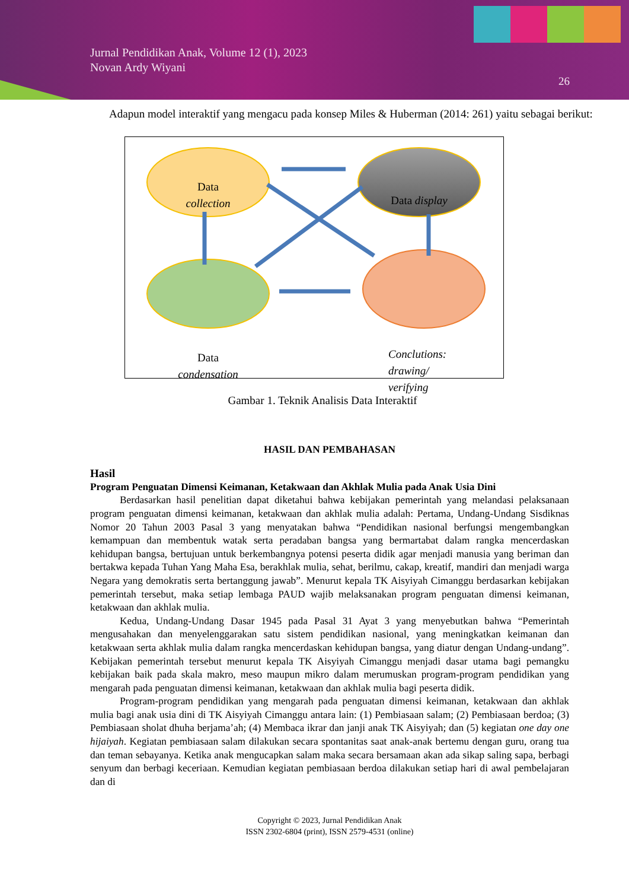Jurnal Pendidikan Anak, Volume 12 (1), 2023
Novan Ardy Wiyani
26
Adapun model interaktif yang mengacu pada konsep Miles & Huberman (2014: 261) yaitu sebagai berikut:
Data
collection
Data display
Data
condensation
Conclutions:
drawing/
verifying
Gambar 1. Teknik Analisis Data Interaktif
HASIL DAN PEMBAHASAN
Hasil
Program Penguatan Dimensi Keimanan, Ketakwaan dan Akhlak Mulia pada Anak Usia Dini
Berdasarkan hasil penelitian dapat diketahui bahwa kebijakan pemerintah yang melandasi pelaksanaan program penguatan dimensi keimanan, ketakwaan dan akhlak mulia adalah: Pertama, Undang-Undang Sisdiknas Nomor 20 Tahun 2003 Pasal 3 yang menyatakan bahwa “Pendidikan nasional berfungsi mengembangkan kemampuan dan membentuk watak serta peradaban bangsa yang bermartabat dalam rangka mencerdaskan kehidupan bangsa, bertujuan untuk berkembangnya potensi peserta didik agar menjadi manusia yang beriman dan bertakwa kepada Tuhan Yang Maha Esa, berakhlak mulia, sehat, berilmu, cakap, kreatif, mandiri dan menjadi warga Negara yang demokratis serta bertanggung jawab”. Menurut kepala TK Aisyiyah Cimanggu berdasarkan kebijakan pemerintah tersebut, maka setiap lembaga PAUD wajib melaksanakan program penguatan dimensi keimanan, ketakwaan dan akhlak mulia.
Kedua, Undang-Undang Dasar 1945 pada Pasal 31 Ayat 3 yang menyebutkan bahwa “Pemerintah mengusahakan dan menyelenggarakan satu sistem pendidikan nasional, yang meningkatkan keimanan dan ketakwaan serta akhlak mulia dalam rangka mencerdaskan kehidupan bangsa, yang diatur dengan Undang-undang”. Kebijakan pemerintah tersebut menurut kepala TK Aisyiyah Cimanggu menjadi dasar utama bagi pemangku kebijakan baik pada skala makro, meso maupun mikro dalam merumuskan program-program pendidikan yang mengarah pada penguatan dimensi keimanan, ketakwaan dan akhlak mulia bagi peserta didik.
Program-program pendidikan yang mengarah pada penguatan dimensi keimanan, ketakwaan dan akhlak mulia bagi anak usia dini di TK Aisyiyah Cimanggu antara lain: (1) Pembiasaan salam; (2) Pembiasaan berdoa; (3) Pembiasaan sholat dhuha berjama’ah; (4) Membaca ikrar dan janji anak TK Aisyiyah; dan (5) kegiatan one day one hijaiyah. Kegiatan pembiasaan salam dilakukan secara spontanitas saat anak-anak bertemu dengan guru, orang tua dan teman sebayanya. Ketika anak mengucapkan salam maka secara bersamaan akan ada sikap saling sapa, berbagi senyum dan berbagi keceriaan. Kemudian kegiatan pembiasaan berdoa dilakukan setiap hari di awal pembelajaran dan di
Copyright © 2023, Jurnal Pendidikan Anak
ISSN 2302-6804 (print), ISSN 2579-4531 (online)